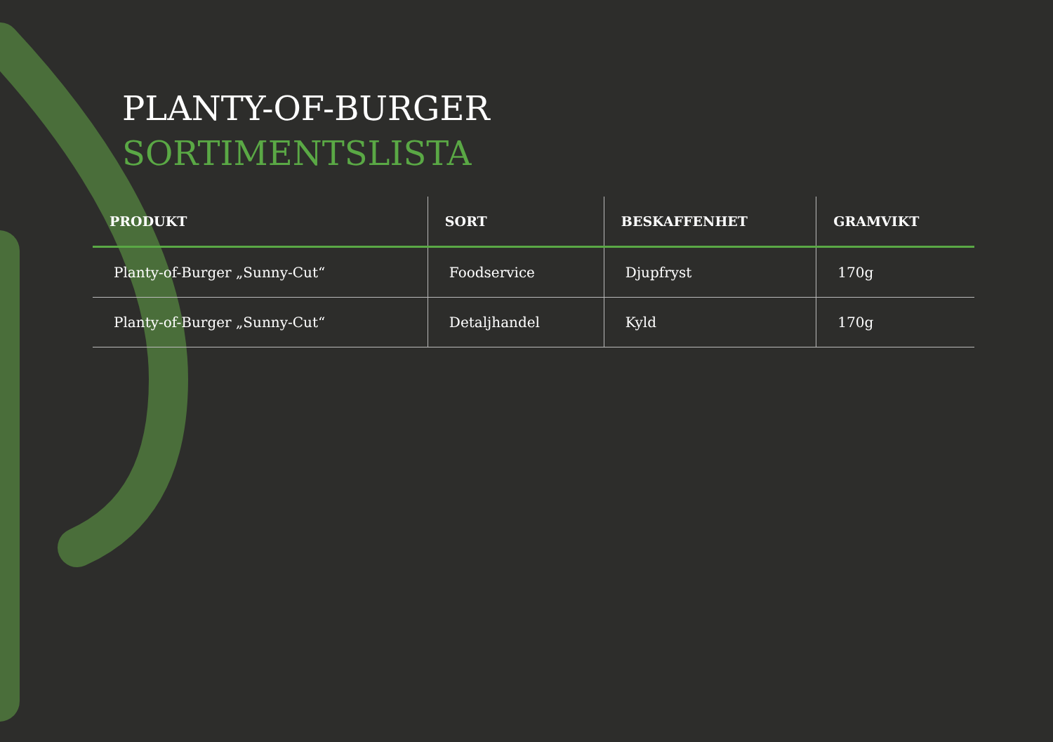PLANTY-OF-BURGER
SORTIMENTSLISTA
| PRODUKT | SORT | BESKAFFENHET | GRAMVIKT |
| --- | --- | --- | --- |
| Planty-of-Burger „Sunny-Cut“ | Foodservice | Djupfryst | 170g |
| Planty-of-Burger „Sunny-Cut“ | Detaljhandel | Kyld | 170g |